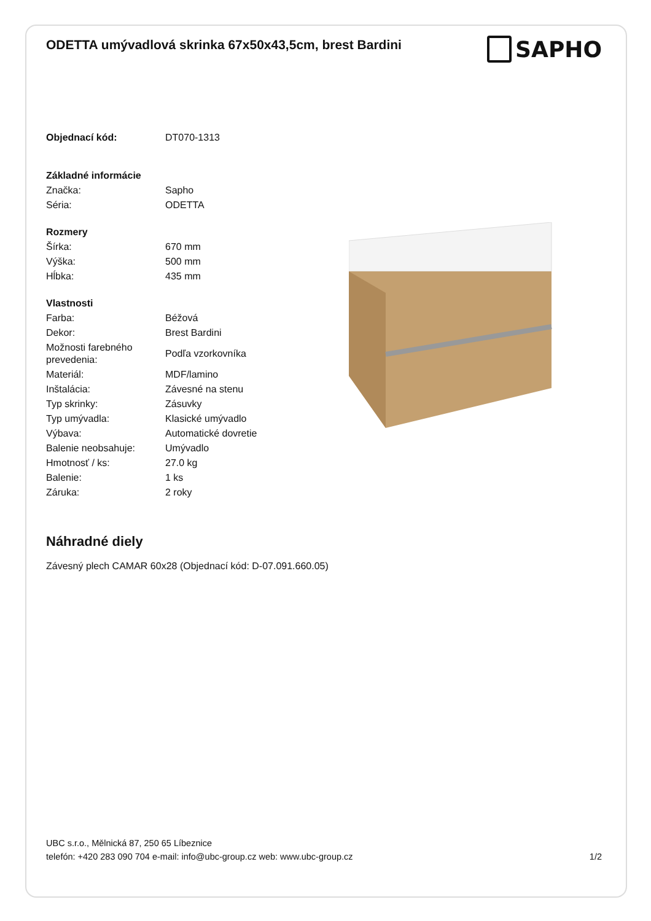ODETTA umývadlová skrinka 67x50x43,5cm, brest Bardini
SAPHO
| Objednací kód: | DT070-1313 |
| Základné informácie | |
| Značka: | Sapho |
| Séria: | ODETTA |
| Rozmery | |
| Šírka: | 670 mm |
| Výška: | 500 mm |
| Hĺbka: | 435 mm |
| Vlastnosti | |
| Farba: | Béžová |
| Dekor: | Brest Bardini |
| Možnosti farebného prevedenia: | Podľa vzorkovníka |
| Materiál: | MDF/lamino |
| Inštalácia: | Závesné na stenu |
| Typ skrinky: | Zásuvky |
| Typ umývadla: | Klasické umývadlo |
| Výbava: | Automatické dovretie |
| Balenie neobsahuje: | Umývadlo |
| Hmotnosť / ks: | 27.0 kg |
| Balenie: | 1 ks |
| Záruka: | 2 roky |
Náhradné diely
Závesný plech CAMAR 60x28 (Objednací kód: D-07.091.660.05)
UBC s.r.o., Mělnická 87, 250 65 Líbeznice
telefón: +420 283 090 704 e-mail: info@ubc-group.cz web: www.ubc-group.cz
1/2